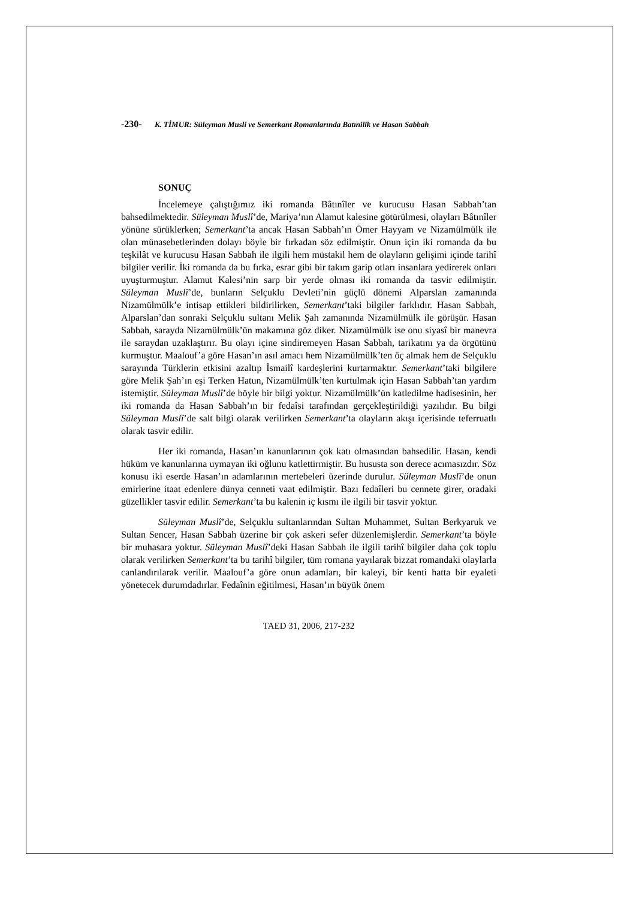-230- K. TİMUR: Süleyman Musli ve Semerkant Romanlarında Batınilik ve Hasan Sabbah
SONUÇ
İncelemeye çalıştığımız iki romanda Bâtınîler ve kurucusu Hasan Sabbah’tan bahsedilmektedir. Süleyman Muslî’de, Mariya’nın Alamut kalesine götürülmesi, olayları Bâtınîler yönüne sürüklerken; Semerkant’ta ancak Hasan Sabbah’ın Ömer Hayyam ve Nizamülmülk ile olan münasebetlerinden dolayı böyle bir fırkadan söz edilmiştir. Onun için iki romanda da bu teşkilât ve kurucusu Hasan Sabbah ile ilgili hem müstakil hem de olayların gelişimi içinde tarihî bilgiler verilir. İki romanda da bu fırka, esrar gibi bir takım garip otları insanlara yedirerek onları uyuşturmuştur. Alamut Kalesi’nin sarp bir yerde olması iki romanda da tasvir edilmiştir. Süleyman Muslî’de, bunların Selçuklu Devleti’nin güçlü dönemi Alparslan zamanında Nizamülmülk’e intisap ettikleri bildirilirken, Semerkant’taki bilgiler farklıdır. Hasan Sabbah, Alparslan’dan sonraki Selçuklu sultanı Melik Şah zamanında Nizamülmülk ile görüşür. Hasan Sabbah, sarayda Nizamülmülk’ün makamına göz diker. Nizamülmülk ise onu siyasî bir manevra ile saraydan uzaklaştırır. Bu olayı içine sindiremeyen Hasan Sabbah, tarikatını ya da örgütünü kurmuştur. Maalouf’a göre Hasan’ın asıl amacı hem Nizamülmülk’ten öç almak hem de Selçuklu sarayında Türklerin etkisini azaltıp İsmailî kardeşlerini kurtarmaktır. Semerkant’taki bilgilere göre Melik Şah’ın eşi Terken Hatun, Nizamülmülk’ten kurtulmak için Hasan Sabbah’tan yardım istemiştir. Süleyman Muslî’de böyle bir bilgi yoktur. Nizamülmülk’ün katledilme hadisesinin, her iki romanda da Hasan Sabbah’ın bir fedaîsi tarafından gerçekleştirildiği yazılıdır. Bu bilgi Süleyman Muslî’de salt bilgi olarak verilirken Semerkant’ta olayların akışı içerisinde teferruatlı olarak tasvir edilir.
Her iki romanda, Hasan’ın kanunlarının çok katı olmasından bahsedilir. Hasan, kendi hüküm ve kanunlarına uymayan iki oğlunu katlettirmiştir. Bu hususta son derece acımasızdır. Söz konusu iki eserde Hasan’ın adamlarının mertebeleri üzerinde durulur. Süleyman Muslî’de onun emirlerine itaat edenlere dünya cenneti vaat edilmiştir. Bazı fedaîleri bu cennete girer, oradaki güzellikler tasvir edilir. Semerkant’ta bu kalenin iç kısmı ile ilgili bir tasvir yoktur.
Süleyman Muslî’de, Selçuklu sultanlarından Sultan Muhammet, Sultan Berkyaruk ve Sultan Sencer, Hasan Sabbah üzerine bir çok askeri sefer düzenlemişlerdir. Semerkant’ta böyle bir muhasara yoktur. Süleyman Muslî’deki Hasan Sabbah ile ilgili tarihî bilgiler daha çok toplu olarak verilirken Semerkant’ta bu tarihî bilgiler, tüm romana yayılarak bizzat romandaki olaylarla canlandırılarak verilir. Maalouf’a göre onun adamları, bir kaleyi, bir kenti hatta bir eyaleti yönetecek durumdadırlar. Fedaînin eğitilmesi, Hasan’ın büyük önem
TAED 31, 2006, 217-232